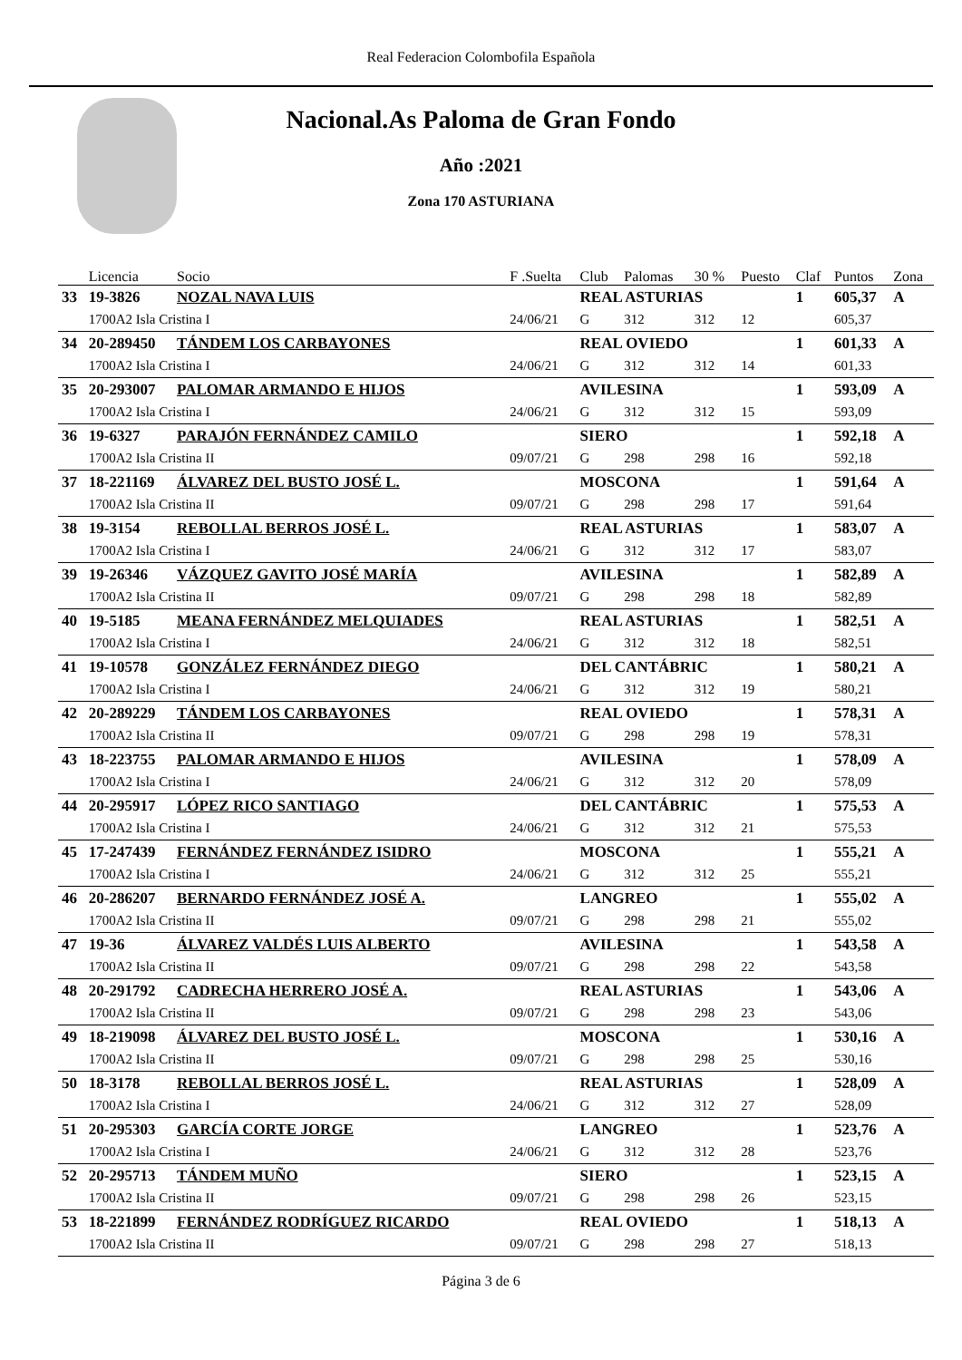Real Federacion Colombofila Española
Nacional.As Paloma de Gran Fondo
Año :2021
Zona 170 ASTURIANA
| | Licencia | Socio | F .Suelta | Club | Palomas | 30 % | Puesto | Claf | Puntos | Zona |
| --- | --- | --- | --- | --- | --- | --- | --- | --- | --- | --- |
| 33 | 19-3826 | NOZAL NAVA LUIS | | REAL ASTURIAS | | | | 1 | 605,37 | A |
| | 1700A2 Isla Cristina I | | 24/06/21 | G | 312 | 312 | 12 | | 605,37 | |
| 34 | 20-289450 | TÁNDEM LOS CARBAYONES | | REAL OVIEDO | | | | 1 | 601,33 | A |
| | 1700A2 Isla Cristina I | | 24/06/21 | G | 312 | 312 | 14 | | 601,33 | |
| 35 | 20-293007 | PALOMAR ARMANDO E HIJOS | | AVILESINA | | | | 1 | 593,09 | A |
| | 1700A2 Isla Cristina I | | 24/06/21 | G | 312 | 312 | 15 | | 593,09 | |
| 36 | 19-6327 | PARAJÓN FERNÁNDEZ CAMILO | | SIERO | | | | 1 | 592,18 | A |
| | 1700A2 Isla Cristina II | | 09/07/21 | G | 298 | 298 | 16 | | 592,18 | |
| 37 | 18-221169 | ÁLVAREZ DEL BUSTO JOSÉ L. | | MOSCONA | | | | 1 | 591,64 | A |
| | 1700A2 Isla Cristina II | | 09/07/21 | G | 298 | 298 | 17 | | 591,64 | |
| 38 | 19-3154 | REBOLLAL BERROS JOSÉ L. | | REAL ASTURIAS | | | | 1 | 583,07 | A |
| | 1700A2 Isla Cristina I | | 24/06/21 | G | 312 | 312 | 17 | | 583,07 | |
| 39 | 19-26346 | VÁZQUEZ GAVITO JOSÉ MARÍA | | AVILESINA | | | | 1 | 582,89 | A |
| | 1700A2 Isla Cristina II | | 09/07/21 | G | 298 | 298 | 18 | | 582,89 | |
| 40 | 19-5185 | MEANA FERNÁNDEZ MELQUIADES | | REAL ASTURIAS | | | | 1 | 582,51 | A |
| | 1700A2 Isla Cristina I | | 24/06/21 | G | 312 | 312 | 18 | | 582,51 | |
| 41 | 19-10578 | GONZÁLEZ FERNÁNDEZ DIEGO | | DEL CANTÁBRIC | | | | 1 | 580,21 | A |
| | 1700A2 Isla Cristina I | | 24/06/21 | G | 312 | 312 | 19 | | 580,21 | |
| 42 | 20-289229 | TÁNDEM LOS CARBAYONES | | REAL OVIEDO | | | | 1 | 578,31 | A |
| | 1700A2 Isla Cristina II | | 09/07/21 | G | 298 | 298 | 19 | | 578,31 | |
| 43 | 18-223755 | PALOMAR ARMANDO E HIJOS | | AVILESINA | | | | 1 | 578,09 | A |
| | 1700A2 Isla Cristina I | | 24/06/21 | G | 312 | 312 | 20 | | 578,09 | |
| 44 | 20-295917 | LÓPEZ RICO SANTIAGO | | DEL CANTÁBRIC | | | | 1 | 575,53 | A |
| | 1700A2 Isla Cristina I | | 24/06/21 | G | 312 | 312 | 21 | | 575,53 | |
| 45 | 17-247439 | FERNÁNDEZ FERNÁNDEZ ISIDRO | | MOSCONA | | | | 1 | 555,21 | A |
| | 1700A2 Isla Cristina I | | 24/06/21 | G | 312 | 312 | 25 | | 555,21 | |
| 46 | 20-286207 | BERNARDO FERNÁNDEZ JOSÉ A. | | LANGREO | | | | 1 | 555,02 | A |
| | 1700A2 Isla Cristina II | | 09/07/21 | G | 298 | 298 | 21 | | 555,02 | |
| 47 | 19-36 | ÁLVAREZ VALDÉS LUIS ALBERTO | | AVILESINA | | | | 1 | 543,58 | A |
| | 1700A2 Isla Cristina II | | 09/07/21 | G | 298 | 298 | 22 | | 543,58 | |
| 48 | 20-291792 | CADRECHA HERRERO JOSÉ A. | | REAL ASTURIAS | | | | 1 | 543,06 | A |
| | 1700A2 Isla Cristina II | | 09/07/21 | G | 298 | 298 | 23 | | 543,06 | |
| 49 | 18-219098 | ÁLVAREZ DEL BUSTO JOSÉ L. | | MOSCONA | | | | 1 | 530,16 | A |
| | 1700A2 Isla Cristina II | | 09/07/21 | G | 298 | 298 | 25 | | 530,16 | |
| 50 | 18-3178 | REBOLLAL BERROS JOSÉ L. | | REAL ASTURIAS | | | | 1 | 528,09 | A |
| | 1700A2 Isla Cristina I | | 24/06/21 | G | 312 | 312 | 27 | | 528,09 | |
| 51 | 20-295303 | GARCÍA CORTE JORGE | | LANGREO | | | | 1 | 523,76 | A |
| | 1700A2 Isla Cristina I | | 24/06/21 | G | 312 | 312 | 28 | | 523,76 | |
| 52 | 20-295713 | TÁNDEM MUÑO | | SIERO | | | | 1 | 523,15 | A |
| | 1700A2 Isla Cristina II | | 09/07/21 | G | 298 | 298 | 26 | | 523,15 | |
| 53 | 18-221899 | FERNÁNDEZ RODRÍGUEZ RICARDO | | REAL OVIEDO | | | | 1 | 518,13 | A |
| | 1700A2 Isla Cristina II | | 09/07/21 | G | 298 | 298 | 27 | | 518,13 | |
Página 3 de 6